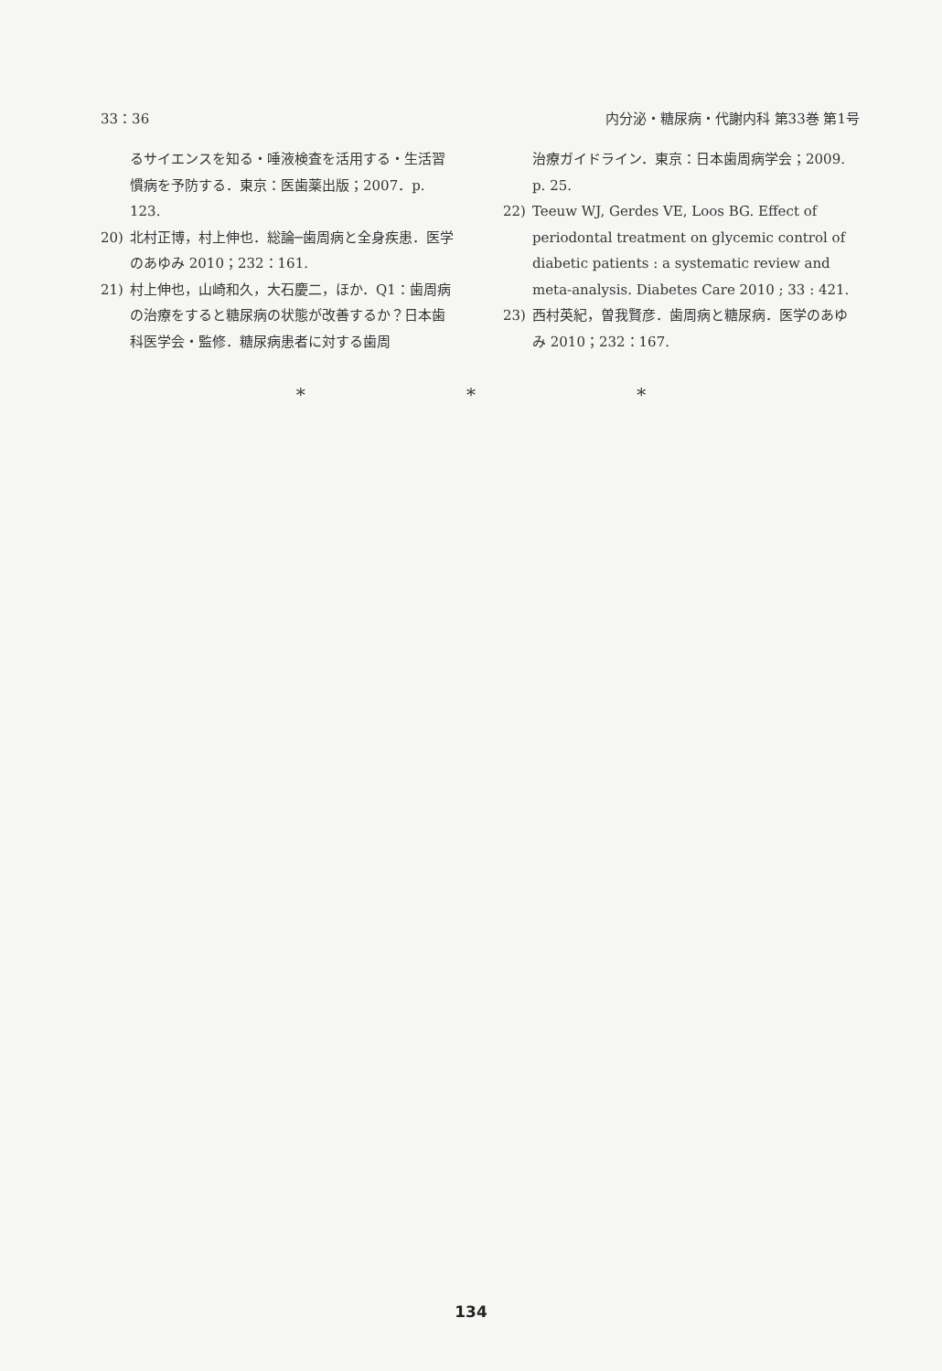33：36 内分泌・糖尿病・代謝内科 第33巻 第1号
るサイエンスを知る・唾液検査を活用する・生活習慣病を予防する．東京：医歯薬出版；2007．p. 123.
20) 北村正博，村上伸也．総論─歯周病と全身疾患．医学のあゆみ 2010；232：161.
21) 村上伸也，山崎和久，大石慶二，ほか．Q1：歯周病の治療をすると糖尿病の状態が改善するか？日本歯科医学会・監修．糖尿病患者に対する歯周
治療ガイドライン．東京：日本歯周病学会；2009. p. 25.
22) Teeuw WJ, Gerdes VE, Loos BG. Effect of periodontal treatment on glycemic control of diabetic patients : a systematic review and meta-analysis. Diabetes Care 2010 ; 33 : 421.
23) 西村英紀，曽我賢彦．歯周病と糖尿病．医学のあゆみ 2010；232：167.
* * *
134